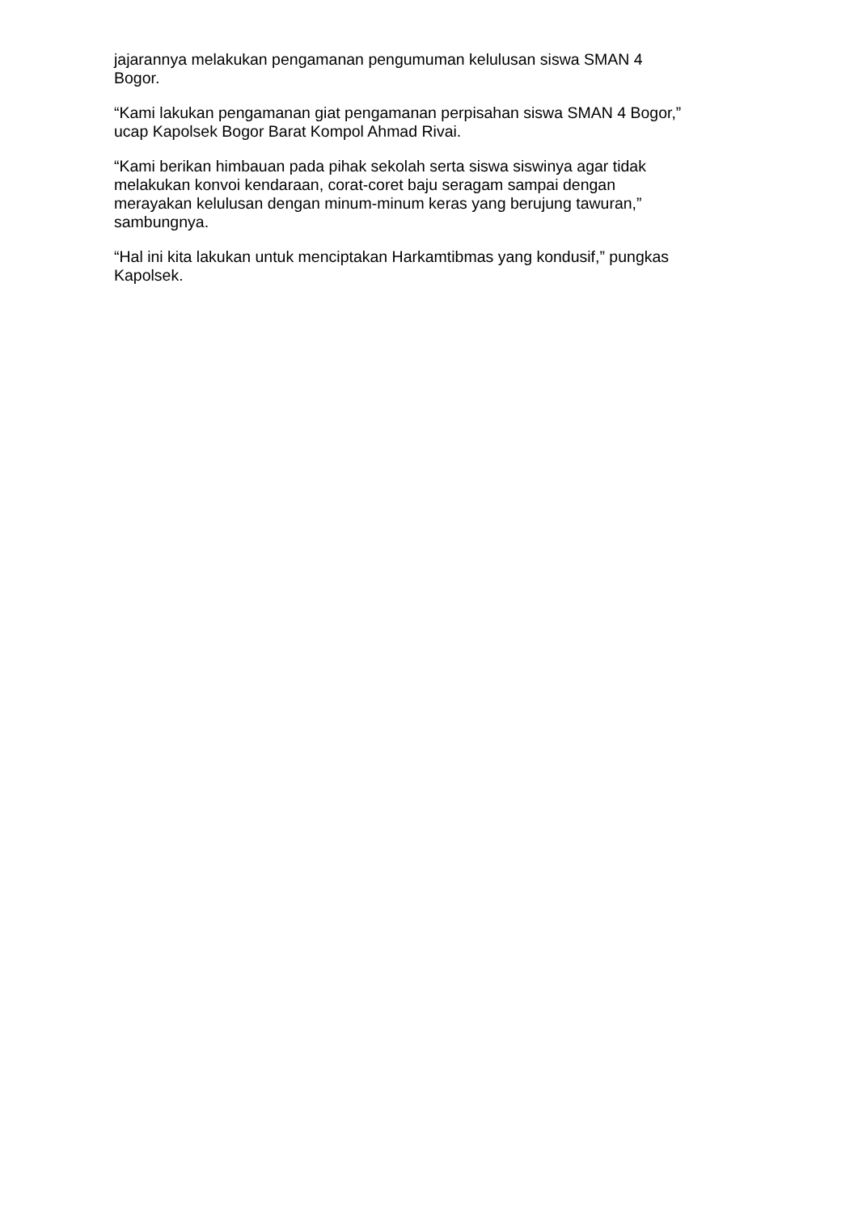jajarannya melakukan pengamanan pengumuman kelulusan siswa SMAN 4
Bogor.
“Kami lakukan pengamanan giat pengamanan perpisahan siswa SMAN 4 Bogor,”
ucap Kapolsek Bogor Barat Kompol Ahmad Rivai.
“Kami berikan himbauan pada pihak sekolah serta siswa siswinya agar tidak
melakukan konvoi kendaraan, corat-coret baju seragam sampai dengan
merayakan kelulusan dengan minum-minum keras yang berujung tawuran,”
sambungnya.
“Hal ini kita lakukan untuk menciptakan Harkamtibmas yang kondusif,” pungkas
Kapolsek.